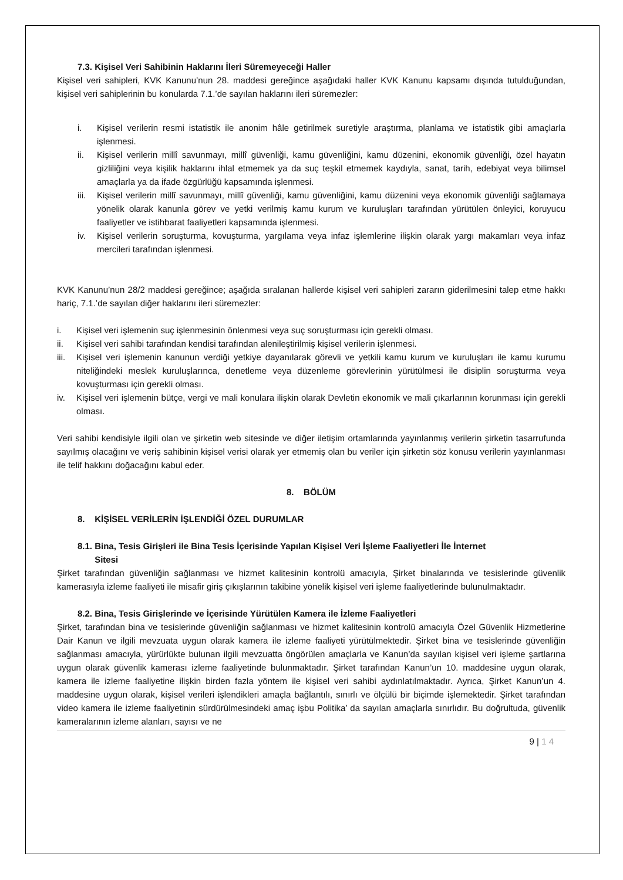7.3. Kişisel Veri Sahibinin Haklarını İleri Süremeyeceği Haller
Kişisel veri sahipleri, KVK Kanunu’nun 28. maddesi gereğince aşağıdaki haller KVK Kanunu kapsamı dışında tutulduğundan, kişisel veri sahiplerinin bu konularda 7.1.’de sayılan haklarını ileri süremezler:
i. Kişisel verilerin resmi istatistik ile anonim hâle getirilmek suretiyle araştırma, planlama ve istatistik gibi amaçlarla işlenmesi.
ii. Kişisel verilerin millî savunmayı, millî güvenliği, kamu güvenliğini, kamu düzenini, ekonomik güvenliği, özel hayatın gizliliğini veya kişilik haklarını ihlal etmemek ya da suç teşkil etmemek kaydıyla, sanat, tarih, edebiyat veya bilimsel amaçlarla ya da ifade özgürlüğü kapsamında işlenmesi.
iii. Kişisel verilerin millî savunmayı, millî güvenliği, kamu güvenliğini, kamu düzenini veya ekonomik güvenliği sağlamaya yönelik olarak kanunla görev ve yetki verilmiş kamu kurum ve kuruluşları tarafından yürütülen önleyici, koruyucu faaliyetler ve istihbarat faaliyetleri kapsamında işlenmesi.
iv. Kişisel verilerin soruşturma, kovuşturma, yargılama veya infaz işlemlerine ilişkin olarak yargı makamları veya infaz mercileri tarafından işlenmesi.
KVK Kanunu’nun 28/2 maddesi gereğince; aşağıda sıralanan hallerde kişisel veri sahipleri zararın giderilmesini talep etme hakkı hariç, 7.1.’de sayılan diğer haklarını ileri süremezler:
i. Kişisel veri işlemenin suç işlenmesinin önlenmesi veya suç soruşturması için gerekli olması.
ii. Kişisel veri sahibi tarafından kendisi tarafından alenileştirilmiş kişisel verilerin işlenmesi.
iii. Kişisel veri işlemenin kanunun verdiği yetkiye dayanılarak görevli ve yetkili kamu kurum ve kuruluşları ile kamu kurumu niteliğindeki meslek kuruluşlarınca, denetleme veya düzenleme görevlerinin yürütülmesi ile disiplin soruşturma veya kovuşturması için gerekli olması.
iv. Kişisel veri işlemenin bütçe, vergi ve mali konulara ilişkin olarak Devletin ekonomik ve mali çıkarlarının korunması için gerekli olması.
Veri sahibi kendisiyle ilgili olan ve şirketin web sitesinde ve diğer iletişim ortamlarında yayınlanmış verilerin şirketin tasarrufunda sayılmış olacağını ve veriş sahibinin kişisel verisi olarak yer etmemiş olan bu veriler için şirketin söz konusu verilerin yayınlanması ile telif hakkını doğacağını kabul eder.
8. BÖLÜM
8. KİŞİSEL VERİLERİN İŞLENDİĞİ ÖZEL DURUMLAR
8.1. Bina, Tesis Girişleri ile Bina Tesis İçerisinde Yapılan Kişisel Veri İşleme Faaliyetleri İle İnternet
Sitesi
Şirket tarafından güvenliğin sağlanması ve hizmet kalitesinin kontrolü amacıyla, Şirket binalarında ve tesislerinde güvenlik kamerasıyla izleme faaliyeti ile misafir giriş çıkışlarının takibine yönelik kişisel veri işleme faaliyetlerinde bulunulmaktadır.
8.2. Bina, Tesis Girişlerinde ve İçerisinde Yürütülen Kamera ile İzleme Faaliyetleri
Şirket, tarafından bina ve tesislerinde güvenliğin sağlanması ve hizmet kalitesinin kontrolü amacıyla Özel Güvenlik Hizmetlerine Dair Kanun ve ilgili mevzuata uygun olarak kamera ile izleme faaliyeti yürütülmektedir. Şirket bina ve tesislerinde güvenliğin sağlanması amacıyla, yürürlükte bulunan ilgili mevzuatta öngörülen amaçlarla ve Kanun’da sayılan kişisel veri işleme şartlarına uygun olarak güvenlik kamerası izleme faaliyetinde bulunmaktadır. Şirket tarafından Kanun’un 10. maddesine uygun olarak, kamera ile izleme faaliyetine ilişkin birden fazla yöntem ile kişisel veri sahibi aydınlatılmaktadır. Ayrıca, Şirket Kanun’un 4. maddesine uygun olarak, kişisel verileri işlendikleri amaçla bağlantılı, sınırlı ve ölçülü bir biçimde işlemektedir. Şirket tarafından video kamera ile izleme faaliyetinin sürdürülmesindeki amaç işbu Politika’ da sayılan amaçlarla sınırlıdır. Bu doğrultuda, güvenlik kameralarının izleme alanları, sayısı ve ne
9 | 1 4